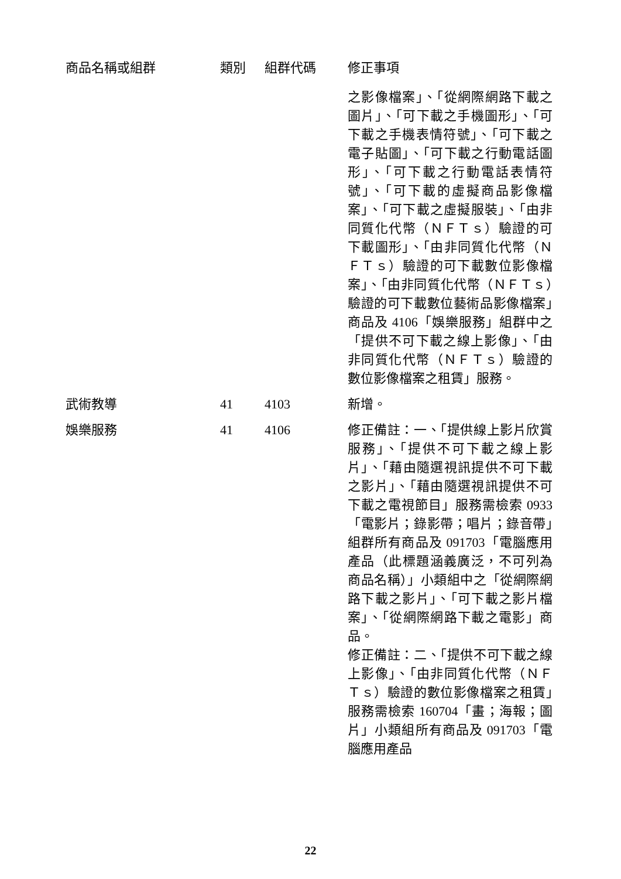| 商品名稱或組群 | 類別 | 組群代碼 | 修正事項 |
| --- | --- | --- | --- |
| | | | 之影像檔案」、「從網際網路下載之圖片」、「可下載之手機圖形」、「可下載之手機表情符號」、「可下載之電子貼圖」、「可下載之行動電話圖形」、「可下載之行動電話表情符號」、「可下載的虛擬商品影像檔案」、「可下載之虛擬服裝」、「由非同質化代幣（ＮＦＴｓ）驗證的可下載圖形」、「由非同質化代幣（ＮＦＴｓ）驗證的可下載數位影像檔案」、「由非同質化代幣（ＮＦＴｓ）驗證的可下載數位藝術品影像檔案」商品及 4106「娛樂服務」組群中之「提供不可下載之線上影像」、「由非同質化代幣（ＮＦＴｓ）驗證的數位影像檔案之租賃」服務。 |
| 武術教導 | 41 | 4103 | 新增。 |
| 娛樂服務 | 41 | 4106 | 修正備註：一、「提供線上影片欣賞服務」、「提供不可下載之線上影片」、「藉由隨選視訊提供不可下載之影片」、「藉由隨選視訊提供不可下載之電視節目」服務需檢索 0933「電影片；錄影帶；唱片；錄音帶」組群所有商品及 091703「電腦應用產品（此標題涵義廣泛，不可列為商品名稱）」小類組中之「從網際網路下載之影片」、「可下載之影片檔案」、「從網際網路下載之電影」商品。 修正備註：二、「提供不可下載之線上影像」、「由非同質化代幣（ＮＦＴｓ）驗證的數位影像檔案之租賃」服務需檢索 160704「畫；海報；圖片」小類組所有商品及 091703「電腦應用產品 |
22